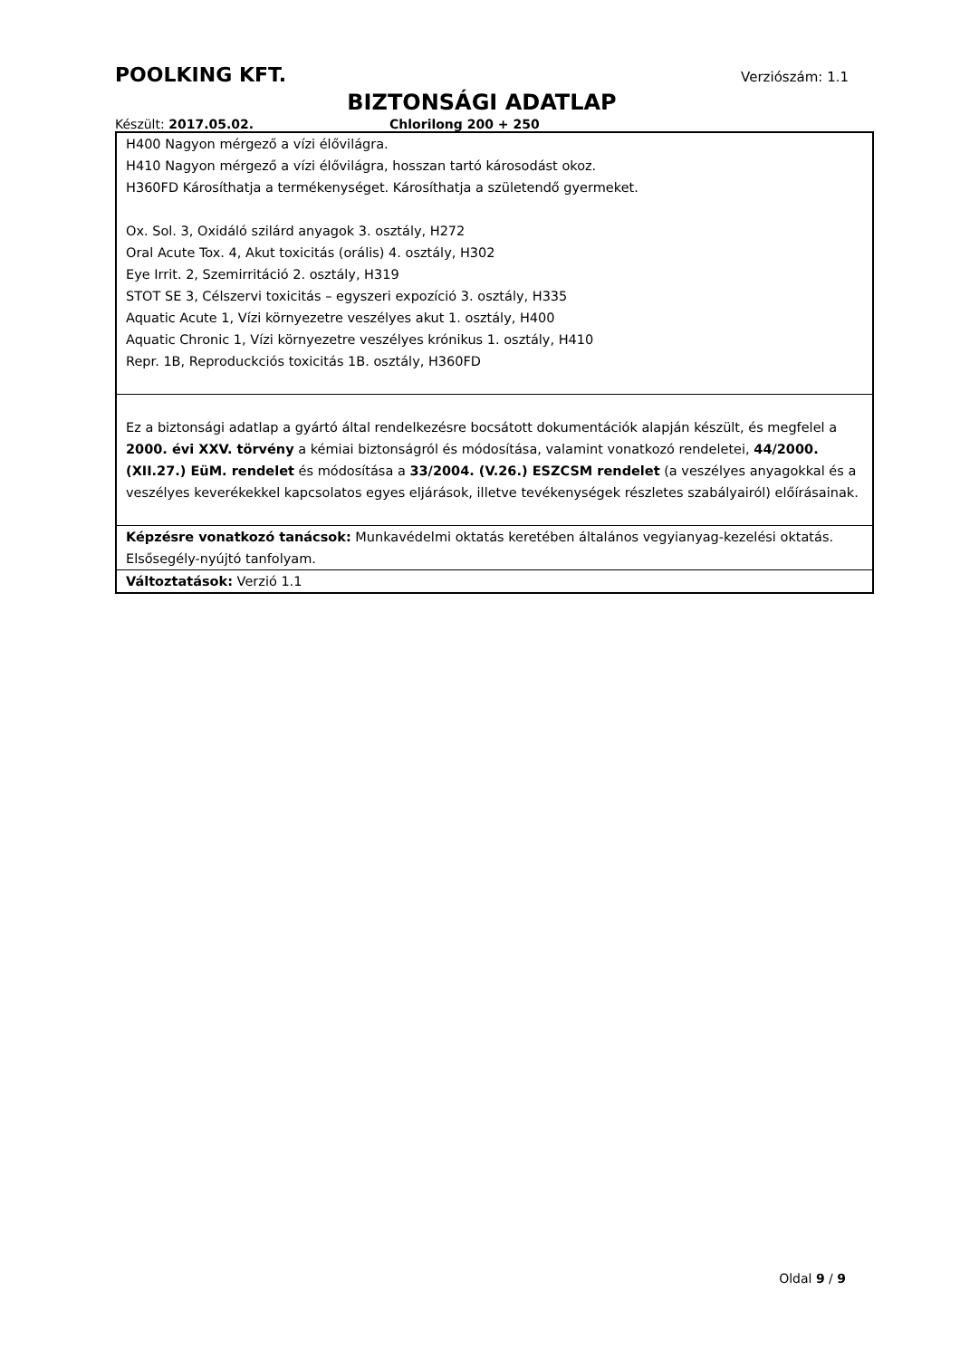POOLKING KFT. Verziószám: 1.1
BIZTONSÁGI ADATLAP
Készült: 2017.05.02. Chlorilong 200 + 250
| H400 Nagyon mérgező a vízi élővilágra. H410 Nagyon mérgező a vízi élővilágra, hosszan tartó károsodást okoz. H360FD Károsíthatja a termékenységet. Károsíthatja a születendő gyermeket. Ox. Sol. 3, Oxidáló szilárd anyagok 3. osztály, H272 Oral Acute Tox. 4, Akut toxicitás (orális) 4. osztály, H302 Eye Irrit. 2, Szemirritáció 2. osztály, H319 STOT SE 3, Célszervi toxicitás – egyszeri expozíció 3. osztály, H335 Aquatic Acute 1, Vízi környezetre veszélyes akut 1. osztály, H400 Aquatic Chronic 1, Vízi környezetre veszélyes krónikus 1. osztály, H410 Repr. 1B, Reproduckciós toxicitás 1B. osztály, H360FD |
| Ez a biztonsági adatlap a gyártó által rendelkezésre bocsátott dokumentációk alapján készült, és megfelel a 2000. évi XXV. törvény a kémiai biztonságról és módosítása, valamint vonatkozó rendeletei, 44/2000. (XII.27.) EüM. rendelet és módosítása a 33/2004. (V.26.) ESZCSM rendelet (a veszélyes anyagokkal és a veszélyes keverékekkel kapcsolatos egyes eljárások, illetve tevékenységek részletes szabályairól) előírásainak. |
| Képzésre vonatkozó tanácsok: Munkavédelmi oktatás keretében általános vegyianyag-kezelési oktatás. Elsősegély-nyújtó tanfolyam. |
| Változtatások: Verzió 1.1 |
Oldal 9 / 9